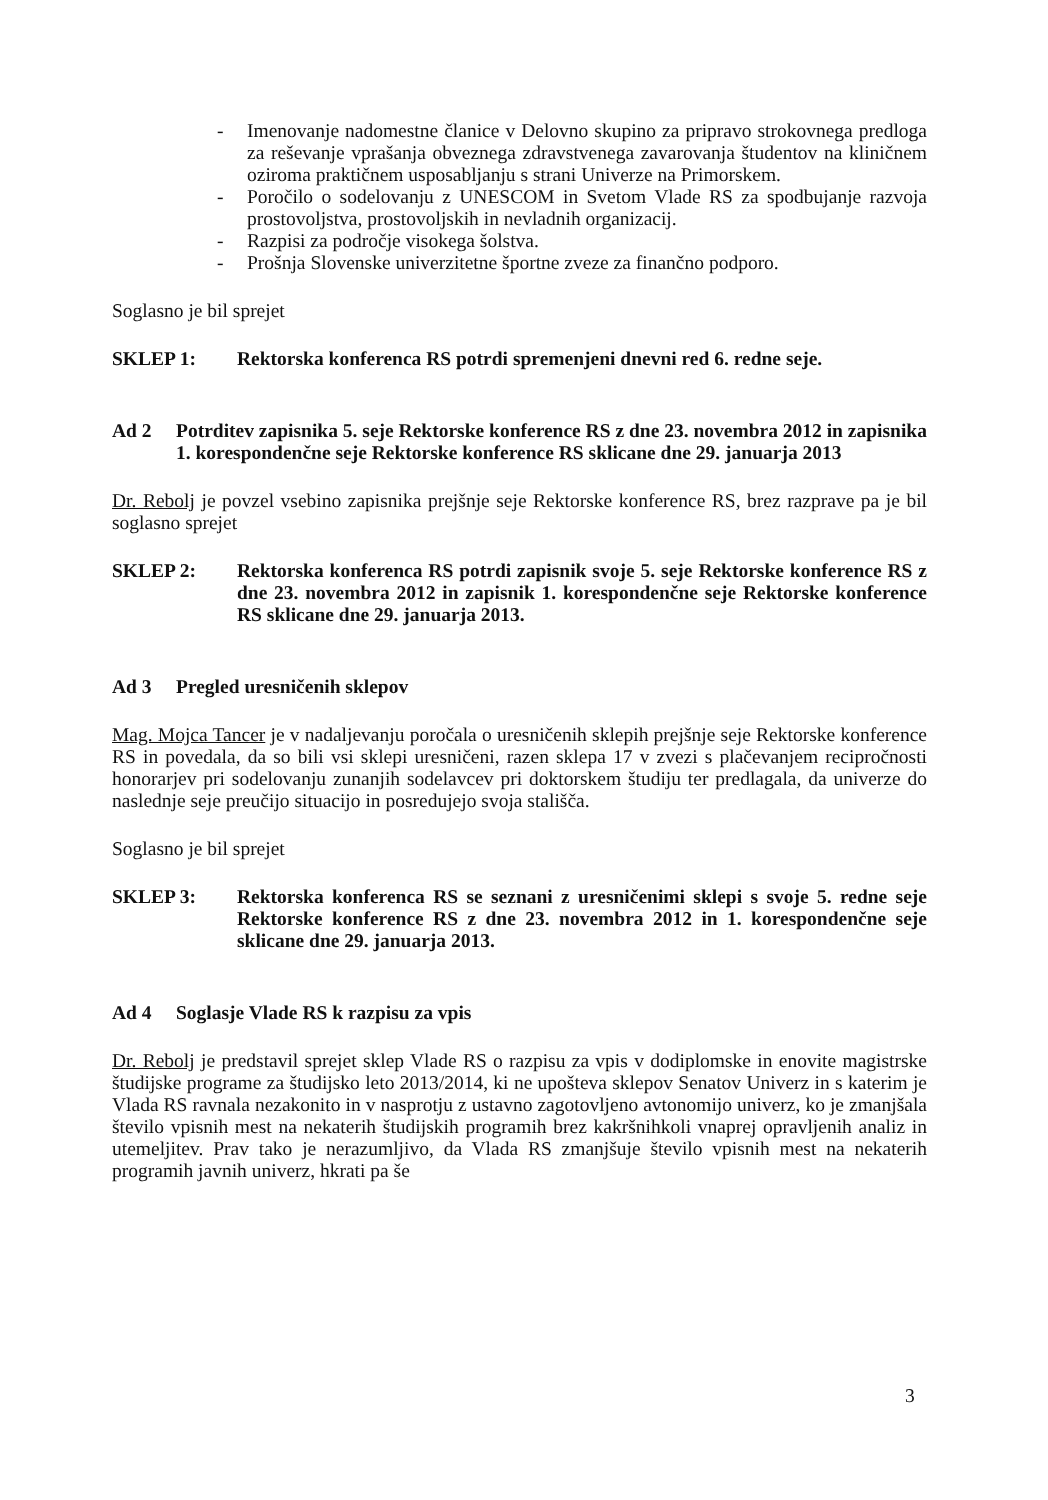- Imenovanje nadomestne članice v Delovno skupino za pripravo strokovnega predloga za reševanje vprašanja obveznega zdravstvenega zavarovanja študentov na kliničnem oziroma praktičnem usposabljanju s strani Univerze na Primorskem.
- Poročilo o sodelovanju z UNESCOM in Svetom Vlade RS za spodbujanje razvoja prostovoljstva, prostovoljskih in nevladnih organizacij.
- Razpisi za področje visokega šolstva.
- Prošnja Slovenske univerzitetne športne zveze za finančno podporo.
Soglasno je bil sprejet
SKLEP 1: Rektorska konferenca RS potrdi spremenjeni dnevni red 6. redne seje.
Ad 2 Potrditev zapisnika 5. seje Rektorske konference RS z dne 23. novembra 2012 in zapisnika 1. korespondenčne seje Rektorske konference RS sklicane dne 29. januarja 2013
Dr. Rebolj je povzel vsebino zapisnika prejšnje seje Rektorske konference RS, brez razprave pa je bil soglasno sprejet
SKLEP 2: Rektorska konferenca RS potrdi zapisnik svoje 5. seje Rektorske konference RS z dne 23. novembra 2012 in zapisnik 1. korespondenčne seje Rektorske konference RS sklicane dne 29. januarja 2013.
Ad 3 Pregled uresničenih sklepov
Mag. Mojca Tancer je v nadaljevanju poročala o uresničenih sklepih prejšnje seje Rektorske konference RS in povedala, da so bili vsi sklepi uresničeni, razen sklepa 17 v zvezi s plačevanjem recipročnosti honorarjev pri sodelovanju zunanjih sodelavcev pri doktorskem študiju ter predlagala, da univerze do naslednje seje preučijo situacijo in posredujejo svoja stališča.
Soglasno je bil sprejet
SKLEP 3: Rektorska konferenca RS se seznani z uresničenimi sklepi s svoje 5. redne seje Rektorske konference RS z dne 23. novembra 2012 in 1. korespondenčne seje sklicane dne 29. januarja 2013.
Ad 4 Soglasje Vlade RS k razpisu za vpis
Dr. Rebolj je predstavil sprejet sklep Vlade RS o razpisu za vpis v dodiplomske in enovite magistrske študijske programe za študijsko leto 2013/2014, ki ne upošteva sklepov Senatov Univerz in s katerim je Vlada RS ravnala nezakonito in v nasprotju z ustavno zagotovljeno avtonomijo univerz, ko je zmanjšala število vpisnih mest na nekaterih študijskih programih brez kakršnihkoli vnaprej opravljenih analiz in utemeljitev. Prav tako je nerazumljivo, da Vlada RS zmanjšuje število vpisnih mest na nekaterih programih javnih univerz, hkrati pa še
3